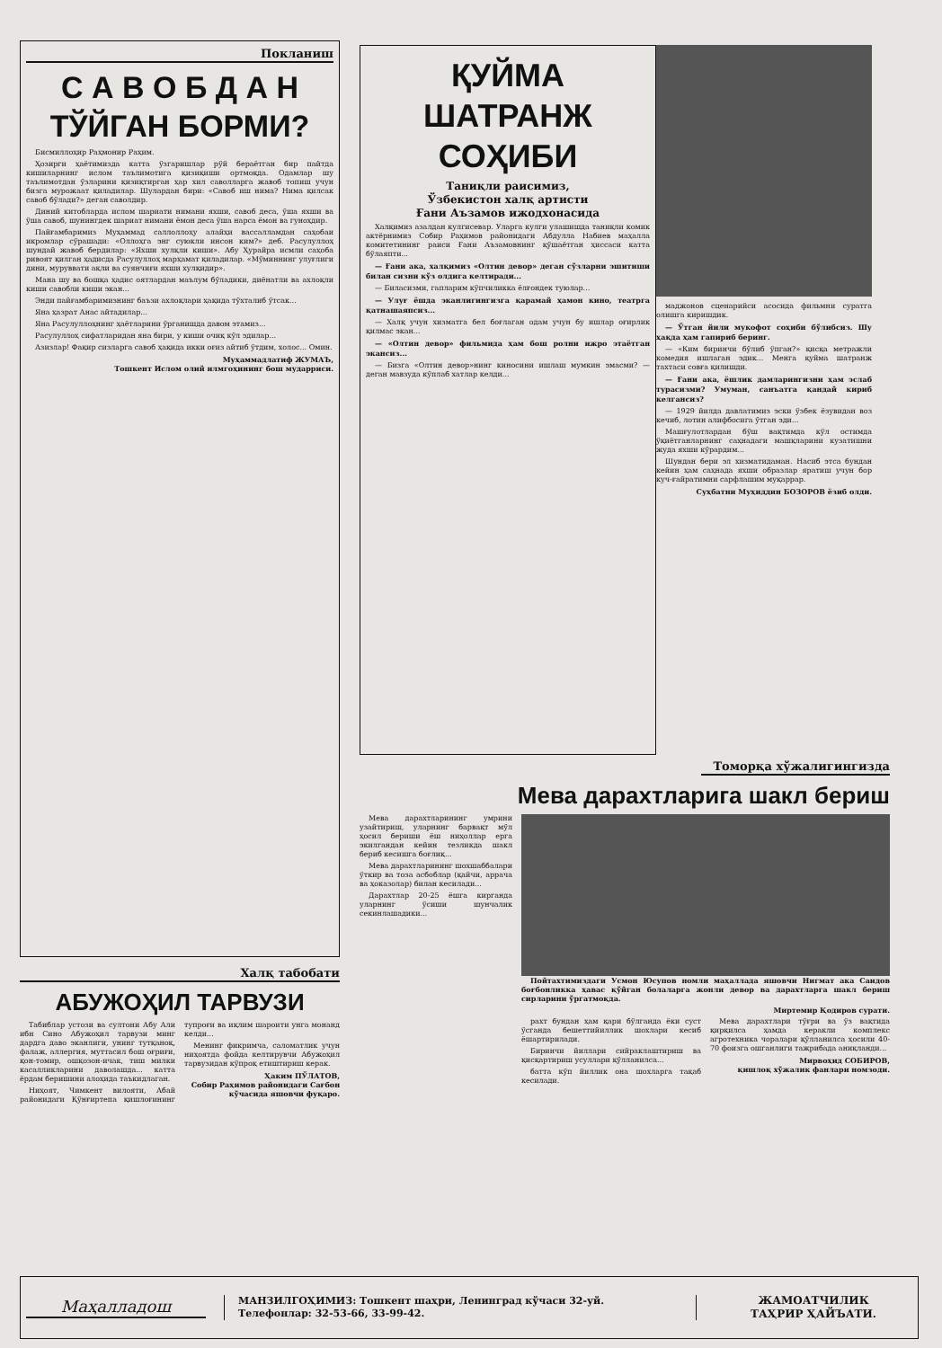Покланиш
С А В О Б Д А Н
ТЎЙГАН БОРМИ?
Бисмиллоҳир Раҳмонир Раҳим.
Ҳозирги ҳаётимизда катта ўзгаришлар рўй бераётган бир пайтда кишиларнинг ислом таълимотига қизиқиши ортмоқда. Одамлар шу таълимотдан ўзларини қизиқтирган ҳар хил саволларга жавоб топиш учун бизга мурожаат қиладилар. Шулардан бири: «Савоб иш нима? Нима қилсак савоб бўлади?» деган саволдир.
Диний китобларда ислом шариати нимани яхши, савоб деса, ўша яхши ва ўша савоб, шунингдек шариат нимани ёмон деса ўша нарса ёмон ва гуноҳдир.
Пайғамбаримиз Муҳаммад саллоллоҳу алайҳи вассалламдан саҳобаи икромлар сўрашади: «Оллоҳга энг суюкли инсон ким?» деб. Расулуллоҳ шундай жавоб бердилар: «Яхши хулқли киши». Абу Ҳурайра исмли саҳоба ривоят қилган ҳадисда Расулуллоҳ марҳамат қиладилар. «Мўминнинг улуғлиги дини, муруввати ақли ва суянчиғи яхши хулқидир».
Мана шу ва бошқа ҳадис оятлардан маълум бўладики, диёнатли ва ахлоқли киши савобли киши экан...
Энди пайғамбаримизнинг баъзи ахлоқлари ҳақида тўхталиб ўтсак...
Яна ҳазрат Анас айтадилар...
Яна Расулуллоҳнинг ҳаётларини ўрганишда давом этамиз...
Расулуллоҳ сифатларидан яна бири, у киши очиқ кўл эдилар...
Азизлар! Фақир сизларга савоб ҳақида икки оғиз айтиб ўтдим, холос... Омин.
Муҳаммадлатиф ЖУМАЪ,
Тошкент Ислом олий илмгоҳининг бош мударриси.
Халқ табобати
АБУЖОҲИЛ ТАРВУЗИ
Табиблар устози ва султони Абу Али ибн Сино Абужоҳил тарвузи минг дардга даво эканлиги, унинг тутқаноқ, фалаж, аллергия, муттасил бош оғриғи, қон-томир, ошқозон-ичак, тиш милки касалликларини даволашда... катта ёрдам беришини алоҳида таъкидлаган.
Ниҳоят, Чимкент вилояти, Абай районидаги Қўнғиртепа қишлоғининг тупроғи ва иқлим шароити унга монанд келди...
Менинг фикримча, саломатлик учун ниҳоятда фойда келтирувчи Абужоҳил тарвузидан кўпроқ етиштириш керак.
Ҳаким ПЎЛАТОВ,
Собир Раҳимов районидаги Сағбон кўчасида яшовчи фуқаро.
ҚУЙМА
ШАТРАНЖ
СОҲИБИ
Таниқли раисимиз,
Ўзбекистон халқ артисти
Ғани Аъзамов ижодхонасида
Халқимиз азалдан кулгисевар. Уларга кулги улашишда таниқли комик актёрнимиз Собир Раҳимов районидаги Абдулла Набиев маҳалла комитетининг раиси Ғани Аъзамовнинг қўшаётган ҳиссаси катта бўлаяпти...
— Ғани ака, халқимиз «Олтин девор» деган сўзларни эшитиши билан сизни кўз олдига келтиради...
— Биласизми, гапларим кўпчиликка ёлғондек туюлар...
— Улуғ ёшда эканлигингизга қарамай ҳамон кино, театрга қатнашаяпсиз...
— Халқ учун хизматга бел боғлаган одам учун бу ишлар оғирлик қилмас экан...
— «Олтин девор» фильмида ҳам бош ролни ижро этаётган экансиз...
— Бизга «Олтин девор»нинг киносини ишлаш мумкин эмасми? — деган мавзуда кўплаб хатлар келди...
маджонов сценарийси асосида фильмни суратга олишга киришдик.
— Ўтган йили мукофот соҳиби бўлибсиз. Шу ҳақда ҳам гапириб беринг.
— «Ким биринчи бўлиб ўпган?» қисқа метражли комедия ишлаган эдик... Менга қуйма шатранж тахтаси совға қилишди.
— Ғани ака, ёшлик дамларингизни ҳам эслаб турасизми? Умуман, санъатга қандай кириб келгансиз?
— 1929 йилда давлатимиз эски ўзбек ёзувидан воз кечиб, лотин алифбосига ўтган эди...
Машғулотлардан бўш вақтимда кўл остимда ўқиётганларнинг саҳнадаги машқларини кузатишни жуда яхши кўрардим...
Шундан бери эл хизматидаман. Насиб этса бундан кейин ҳам саҳнада яхши образлар яратиш учун бор куч-ғайратимни сарфлашим муқаррар.
Суҳбатни Муҳиддин БОЗОРОВ ёзиб олди.
Томорқа хўжалигингизда
Мева дарахтларига шакл бериш
Мева дарахтларининг умрини узайтириш, уларнинг барвақт мўл ҳосил бериши ёш ниҳоллар ерга экилгандан кейин тезликда шакл бериб кесишга боғлиқ...
Мева дарахтларининг шохшаббалари ўткир ва тоза асбоблар (қайчи, аррача ва ҳоказолар) билан кесилади...
Дарахтлар 20-25 ёшга кирганда уларнинг ўсиши шунчалик секинлашадики...
Пойтахтимиздаги Усмон Юсупов номли маҳаллада яшовчи Нигмат ака Саидов боғбонликка ҳавас қўйган болаларга жонли девор ва дарахтларга шакл бериш сирларини ўргатмоқда.
Миртемир Қодиров сурати.
рахт бундан ҳам қари бўлганда ёки суст ўсганда бешеттийиллик шохлари кесиб ёшартирилади.
Биринчи йиллари сийраклаштириш ва қисқартириш усуллари қўлланилса...
батта кўп йиллик она шохларга тақаб кесилади.
Мева дарахтлари тўғри ва ўз вақтида қирқилса ҳамда керакли комплекс агротехника чоралари қўлланилса ҳосили 40-70 фоизга ошганлиги тажрибада аниқланди...
Мирвоҳид СОБИРОВ,
қишлоқ хўжалик фанлари номзоди.
Маҳалладош
МАНЗИЛГОҲИМИЗ: Тошкент шаҳри, Ленинград кўчаси 32-уй.
Телефонлар: 32-53-66, 33-99-42.
ЖАМОАТЧИЛИК
ТАҲРИР ҲАЙЪАТИ.